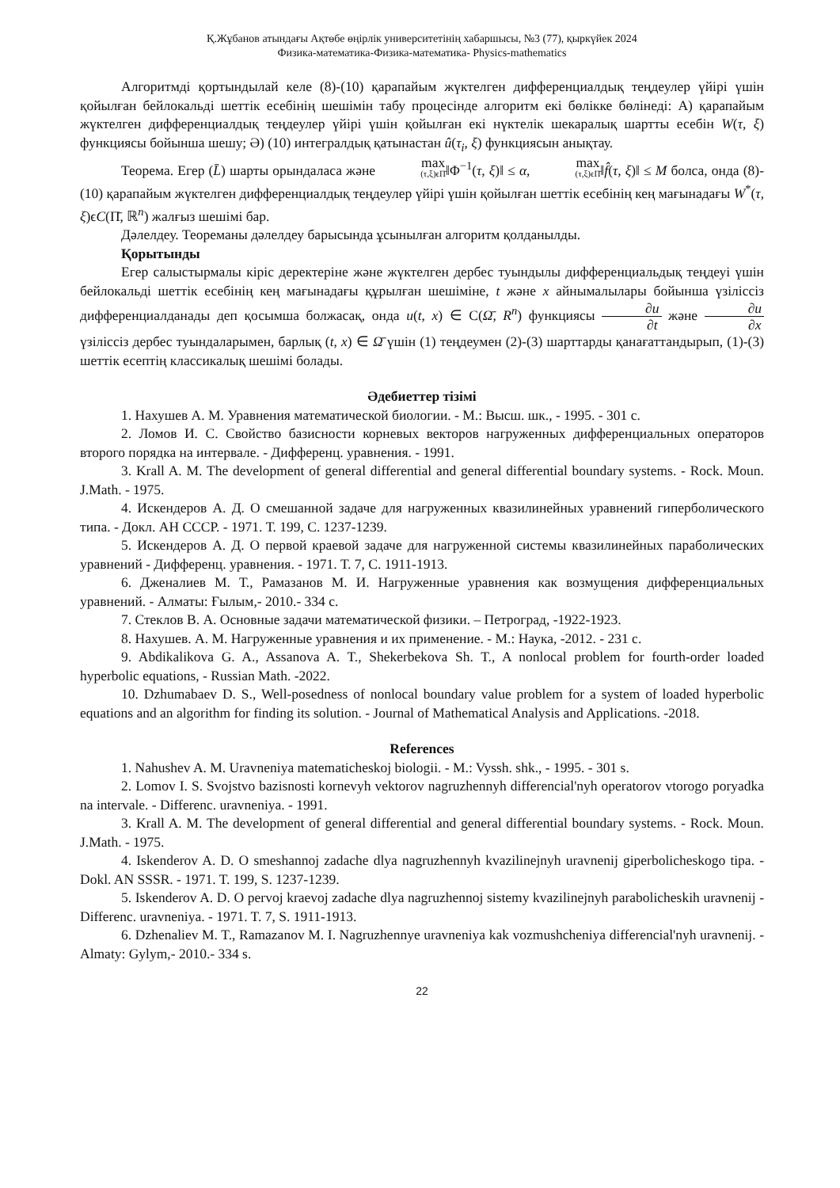Қ.Жұбанов атындағы Ақтөбе өңірлік университетінің хабаршысы, №3 (77), қыркүйек 2024
Физика-математика-Физика-математика- Physics-mathematics
Алгоритмді қортындылай келе (8)-(10) қарапайым жүктелген дифференциалдық теңдеулер үйірі үшін қойылған бейлокальді шеттік есебінің шешімін табу процесінде алгоритм екі бөлікке бөлінеді: А) қарапайым жүктелген дифференциалдық теңдеулер үйірі үшін қойылған екі нүктелік шекаралық шартты есебін W(τ, ξ) функциясы бойынша шешу; Ә) (10) интегралдық қатынастан û(τ<sub>i</sub>, ξ) функциясын анықтау.
Теорема. Егер (L̄) шарты орындаласа және max (τ,ξ)ϵΠ̄‖Φ<sup>−1</sup>(τ, ξ)‖ ≤ α, max (τ,ξ)ϵΠ̄‖f̂(τ, ξ)‖ ≤ M болса, онда (8)-(10) қарапайым жүктелген дифференциалдық теңдеулер үйірі үшін қойылған шеттік есебінің кең мағынадағы W<sup>*</sup>(τ, ξ)ϵC(Π̄, ℝ<sup>n</sup>) жалғыз шешімі бар.
Дәлелдеу. Теореманы дәлелдеу барысында ұсынылған алгоритм қолданылды.
Қорытынды
Егер салыстырмалы кіріс деректеріне және жүктелген дербес туындылы дифференциальдық теңдеуі үшін бейлокальді шеттік есебінің кең мағынадағы құрылған шешіміне, t және x айнымалылары бойынша үзіліссіз дифференциалданады деп қосымша болжасақ, онда u(t, x) ∈ C(Ω̄, R<sup>n</sup>) функциясы ∂u ∂t және ∂u ∂x үзіліссіз дербес туындаларымен, барлық (t, x) ∈ Ω̄ үшін (1) теңдеумен (2)-(3) шарттарды қанағаттандырып, (1)-(3) шеттік есептің классикалық шешімі болады.
Әдебиеттер тізімі
1. Нахушев А. М. Уравнения математической биологии. - М.: Высш. шк., - 1995. - 301 с.
2. Ломов И. С. Свойство базисности корневых векторов нагруженных дифференциальных операторов второго порядка на интервале. - Дифференц. уравнения. - 1991.
3. Krall A. M. The development of general differential and general differential boundary systems. - Rock. Moun. J.Math. - 1975.
4. Искендеров А. Д. О смешанной задаче для нагруженных квазилинейных уравнений гиперболического типа. - Докл. АН СССР. - 1971. Т. 199, С. 1237-1239.
5. Искендеров А. Д. О первой краевой задаче для нагруженной системы квазилинейных параболических уравнений - Дифференц. уравнения. - 1971. Т. 7, С. 1911-1913.
6. Дженалиев М. Т., Рамазанов М. И. Нагруженные уравнения как возмущения дифференциальных уравнений. - Алматы: Ғылым,- 2010.- 334 с.
7. Стеклов В. А. Основные задачи математической физики. – Петроград, -1922-1923.
8. Нахушев. А. М. Нагруженные уравнения и их применение. - М.: Наука, -2012. - 231 с.
9. Abdikalikova G. A., Assanova A. T., Shekerbekova Sh. T., A nonlocal problem for fourth-order loaded hyperbolic equations, - Russian Math. -2022.
10. Dzhumabaev D. S., Well-posedness of nonlocal boundary value problem for a system of loaded hyperbolic equations and an algorithm for finding its solution. - Journal of Mathematical Analysis and Applications. -2018.
References
1. Nahushev A. M. Uravneniya matematicheskoj biologii. - M.: Vyssh. shk., - 1995. - 301 s.
2. Lomov I. S. Svojstvo bazisnosti kornevyh vektorov nagruzhennyh differencial'nyh operatorov vtorogo poryadka na intervale. - Differenc. uravneniya. - 1991.
3. Krall A. M. The development of general differential and general differential boundary systems. - Rock. Moun. J.Math. - 1975.
4. Iskenderov A. D. O smeshannoj zadache dlya nagruzhennyh kvazilinejnyh uravnenij giperbolicheskogo tipa. - Dokl. AN SSSR. - 1971. T. 199, S. 1237-1239.
5. Iskenderov A. D. O pervoj kraevoj zadache dlya nagruzhennoj sistemy kvazilinejnyh parabolicheskih uravnenij - Differenc. uravneniya. - 1971. T. 7, S. 1911-1913.
6. Dzhenaliev M. T., Ramazanov M. I. Nagruzhennye uravneniya kak vozmushcheniya differencial'nyh uravnenij. - Almaty: Gylym,- 2010.- 334 s.
22